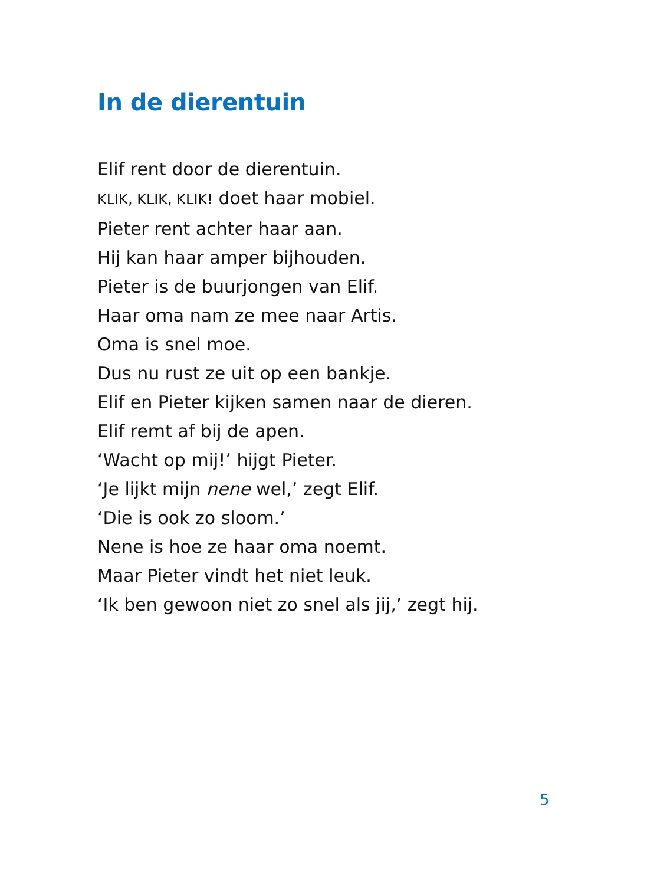In de dierentuin
Elif rent door de dierentuin.
KLIK, KLIK, KLIK! doet haar mobiel.
Pieter rent achter haar aan.
Hij kan haar amper bijhouden.
Pieter is de buurjongen van Elif.
Haar oma nam ze mee naar Artis.
Oma is snel moe.
Dus nu rust ze uit op een bankje.
Elif en Pieter kijken samen naar de dieren.
Elif remt af bij de apen.
‘Wacht op mij!’ hijgt Pieter.
‘Je lijkt mijn nene wel,’ zegt Elif.
‘Die is ook zo sloom.’
Nene is hoe ze haar oma noemt.
Maar Pieter vindt het niet leuk.
‘Ik ben gewoon niet zo snel als jij,’ zegt hij.
5